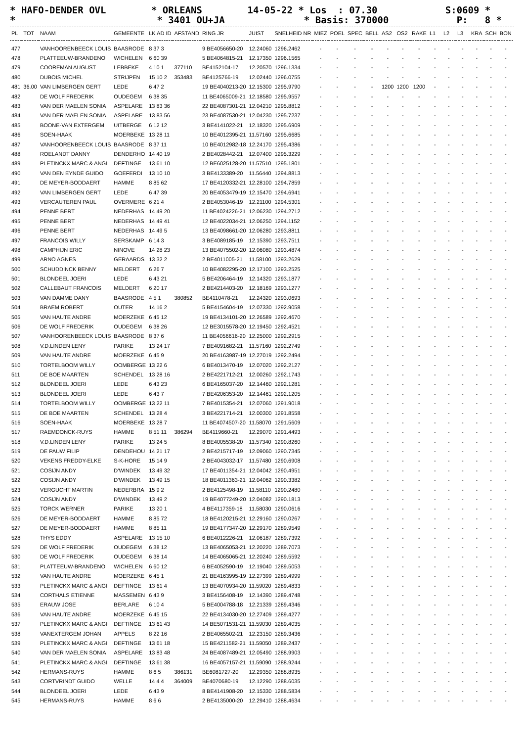* HAFO-DENDER OVL * ORLEANS 14-05-22 * Los : 07.30 S:0609 * * * 3401 OU+JA * Basis: 370000 P: 8 *
| PL | TOT | NAAM | GEMEENTE | LK AD ID | AFSTAND | RING JR | JUIST | SNELHEID NR | MIEZ | POEL | SPEC | BELL | AS2 | OS2 | RAKE | L1 | L2 | L3 | KRA | SCH | BON |
| --- | --- | --- | --- | --- | --- | --- | --- | --- | --- | --- | --- | --- | --- | --- | --- | --- | --- | --- | --- | --- | --- |
| 477 | | VANHOORENBEECK LOUIS | BAASRODE | 8 37 3 | | 9 BE4056650-20 | 12.24060 | 1296.2462 | - | - | - | - | - | - | - | - | - | - | - | - | - |
| 478 | | PLATTEEUW-BRANDENO | WICHELEN | 6 60 39 | | 5 BE4064815-21 | 12.17350 | 1296.1565 | - | - | - | - | - | - | - | - | - | - | - | - | - |
| 479 | | COOREMAN AUGUST | LEBBEKE | 4 10 1 | 377110 | BE4152104-17 | 12.20570 | 1296.1334 | - | - | - | - | - | - | - | - | - | - | - | - | - |
| 480 | | DUBOIS MICHEL | STRIJPEN | 15 10 2 | 353483 | BE4125766-19 | 12.02440 | 1296.0755 | - | - | - | - | - | - | - | - | - | - | - | - | - |
| 481 | 36.00 | VAN LIMBERGEN GERT | LEDE | 6 47 2 | | 19 BE4040213-20 | 12.15300 | 1295.9790 | - | - | - | - | 1200 | 1200 | 1200 | - | - | - | - | - | - |
| 482 | | DE WOLF FREDERIK | OUDEGEM | 6 38 35 | | 11 BE4065009-21 | 12.18580 | 1295.9557 | - | - | - | - | - | - | - | - | - | - | - | - | - |
| 483 | | VAN DER MAELEN SONIA | ASPELARE | 13 83 36 | | 22 BE4087301-21 | 12.04210 | 1295.8812 | - | - | - | - | - | - | - | - | - | - | - | - | - |
| 484 | | VAN DER MAELEN SONIA | ASPELARE | 13 83 56 | | 23 BE4087530-21 | 12.04230 | 1295.7237 | - | - | - | - | - | - | - | - | - | - | - | - | - |
| 485 | | BOONE-VAN EXTERGEM | UITBERGE | 6 12 12 | | 3 BE4141022-21 | 12.18320 | 1295.6909 | - | - | - | - | - | - | - | - | - | - | - | - | - |
| 486 | | SOEN-HAAK | MOERBEKE | 13 28 11 | | 10 BE4012395-21 | 11.57160 | 1295.6685 | - | - | - | - | - | - | - | - | - | - | - | - | - |
| 487 | | VANHOORENBEECK LOUIS | BAASRODE | 8 37 11 | | 10 BE4012982-18 | 12.24170 | 1295.4386 | - | - | - | - | - | - | - | - | - | - | - | - | - |
| 488 | | ROELANDT DANNY | DENDERHO | 14 40 19 | | 2 BE4028442-21 | 12.07400 | 1295.3229 | - | - | - | - | - | - | - | - | - | - | - | - | - |
| 489 | | PLETINCKX MARC & ANGI | DEFTINGE | 13 61 10 | | 12 BE6025128-20 | 11.57510 | 1295.1801 | - | - | - | - | - | - | - | - | - | - | - | - | - |
| 490 | | VAN DEN EYNDE GUIDO | GOEFERDI | 13 10 10 | | 3 BE4133389-20 | 11.56440 | 1294.8813 | - | - | - | - | - | - | - | - | - | - | - | - | - |
| 491 | | DE MEYER-BODDAERT | HAMME | 8 85 62 | | 17 BE4120332-21 | 12.28100 | 1294.7859 | - | - | - | - | - | - | - | - | - | - | - | - | - |
| 492 | | VAN LIMBERGEN GERT | LEDE | 6 47 39 | | 20 BE4053479-19 | 12.15470 | 1294.6941 | - | - | - | - | - | - | - | - | - | - | - | - | - |
| 493 | | VERCAUTEREN PAUL | OVERMERE | 6 21 4 | | 2 BE4053046-19 | 12.21100 | 1294.5301 | - | - | - | - | - | - | - | - | - | - | - | - | - |
| 494 | | PENNE BERT | NEDERHAS | 14 49 20 | | 11 BE4024226-21 | 12.06230 | 1294.2712 | - | - | - | - | - | - | - | - | - | - | - | - | - |
| 495 | | PENNE BERT | NEDERHAS | 14 49 41 | | 12 BE4022034-21 | 12.06250 | 1294.1152 | - | - | - | - | - | - | - | - | - | - | - | - | - |
| 496 | | PENNE BERT | NEDERHAS | 14 49 5 | | 13 BE4098661-20 | 12.06280 | 1293.8811 | - | - | - | - | - | - | - | - | - | - | - | - | - |
| 497 | | FRANCOIS WILLY | SERSKAMP | 6 14 3 | | 3 BE4089185-19 | 12.15390 | 1293.7511 | - | - | - | - | - | - | - | - | - | - | - | - | - |
| 498 | | CAMPHIJN ERIC | NINOVE | 14 28 23 | | 13 BE4075502-20 | 12.06080 | 1293.4874 | - | - | - | - | - | - | - | - | - | - | - | - | - |
| 499 | | ARNO AGNES | GERAARDS | 13 32 2 | | 2 BE4011005-21 | 11.58100 | 1293.2629 | - | - | - | - | - | - | - | - | - | - | - | - | - |
| 500 | | SCHUDDINCK BENNY | MELDERT | 6 26 7 | | 10 BE4082295-20 | 12.17100 | 1293.2525 | - | - | - | - | - | - | - | - | - | - | - | - | - |
| 501 | | BLONDEEL JOERI | LEDE | 6 43 21 | | 5 BE4206464-19 | 12.14320 | 1293.1877 | - | - | - | - | - | - | - | - | - | - | - | - | - |
| 502 | | CALLEBAUT FRANCOIS | MELDERT | 6 20 17 | | 2 BE4214403-20 | 12.18169 | 1293.1277 | - | - | - | - | - | - | - | - | - | - | - | - | - |
| 503 | | VAN DAMME DANY | BAASRODE | 4 5 1 | 380852 | BE4110478-21 | 12.24320 | 1293.0693 | - | - | - | - | - | - | - | - | - | - | - | - | - |
| 504 | | BRAEM ROBERT | OUTER | 14 16 2 | | 5 BE4154604-19 | 12.07330 | 1292.9058 | - | - | - | - | - | - | - | - | - | - | - | - | - |
| 505 | | VAN HAUTE ANDRE | MOERZEKE | 6 45 12 | | 19 BE4134101-20 | 12.26589 | 1292.4670 | - | - | - | - | - | - | - | - | - | - | - | - | - |
| 506 | | DE WOLF FREDERIK | OUDEGEM | 6 38 26 | | 12 BE3015578-20 | 12.19450 | 1292.4521 | - | - | - | - | - | - | - | - | - | - | - | - | - |
| 507 | | VANHOORENBEECK LOUIS | BAASRODE | 8 37 6 | | 11 BE4056616-20 | 12.25000 | 1292.2915 | - | - | - | - | - | - | - | - | - | - | - | - | - |
| 508 | | V.D.LINDEN LENY | PARIKE | 13 24 17 | | 7 BE4091682-21 | 11.57160 | 1292.2749 | - | - | - | - | - | - | - | - | - | - | - | - | - |
| 509 | | VAN HAUTE ANDRE | MOERZEKE | 6 45 9 | | 20 BE4163987-19 | 12.27019 | 1292.2494 | - | - | - | - | - | - | - | - | - | - | - | - | - |
| 510 | | TORTELBOOM WILLY | OOMBERGE | 13 22 6 | | 6 BE4013470-19 | 12.07020 | 1292.2127 | - | - | - | - | - | - | - | - | - | - | - | - | - |
| 511 | | DE BOE MAARTEN | SCHENDEL | 13 28 16 | | 2 BE4221712-21 | 12.00260 | 1292.1743 | - | - | - | - | - | - | - | - | - | - | - | - | - |
| 512 | | BLONDEEL JOERI | LEDE | 6 43 23 | | 6 BE4165037-20 | 12.14460 | 1292.1281 | - | - | - | - | - | - | - | - | - | - | - | - | - |
| 513 | | BLONDEEL JOERI | LEDE | 6 43 7 | | 7 BE4206353-20 | 12.14461 | 1292.1205 | - | - | - | - | - | - | - | - | - | - | - | - | - |
| 514 | | TORTELBOOM WILLY | OOMBERGE | 13 22 11 | | 7 BE4015354-21 | 12.07060 | 1291.9018 | - | - | - | - | - | - | - | - | - | - | - | - | - |
| 515 | | DE BOE MAARTEN | SCHENDEL | 13 28 4 | | 3 BE4221714-21 | 12.00300 | 1291.8558 | - | - | - | - | - | - | - | - | - | - | - | - | - |
| 516 | | SOEN-HAAK | MOERBEKE | 13 28 7 | | 11 BE4074507-20 | 11.58070 | 1291.5609 | - | - | - | - | - | - | - | - | - | - | - | - | - |
| 517 | | RAEMDONCK-RUYS | HAMME | 8 51 11 | 386294 | BE4119660-21 | 12.29070 | 1291.4493 | - | - | - | - | - | - | - | - | - | - | - | - | - |
| 518 | | V.D.LINDEN LENY | PARIKE | 13 24 5 | | 8 BE4005538-20 | 11.57340 | 1290.8260 | - | - | - | - | - | - | - | - | - | - | - | - | - |
| 519 | | DE PAUW FILIP | DENDEHOU | 14 21 17 | | 2 BE4215717-19 | 12.09060 | 1290.7345 | - | - | - | - | - | - | - | - | - | - | - | - | - |
| 520 | | VEKENS FREDDY-ELKE | S-K-HORE | 15 14 9 | | 2 BE4043032-17 | 11.57480 | 1290.6908 | - | - | - | - | - | - | - | - | - | - | - | - | - |
| 521 | | COSIJN ANDY | D'WINDEK | 13 49 32 | | 17 BE4011354-21 | 12.04042 | 1290.4951 | - | - | - | - | - | - | - | - | - | - | - | - | - |
| 522 | | COSIJN ANDY | D'WINDEK | 13 49 15 | | 18 BE4011363-21 | 12.04062 | 1290.3382 | - | - | - | - | - | - | - | - | - | - | - | - | - |
| 523 | | VERGUCHT MARTIN | NEDERBRA | 15 9 2 | | 2 BE4125498-19 | 11.58110 | 1290.2480 | - | - | - | - | - | - | - | - | - | - | - | - | - |
| 524 | | COSIJN ANDY | D'WINDEK | 13 49 2 | | 19 BE4077249-20 | 12.04082 | 1290.1813 | - | - | - | - | - | - | - | - | - | - | - | - | - |
| 525 | | TORCK WERNER | PARIKE | 13 20 1 | | 4 BE4117359-18 | 11.58030 | 1290.0616 | - | - | - | - | - | - | - | - | - | - | - | - | - |
| 526 | | DE MEYER-BODDAERT | HAMME | 8 85 72 | | 18 BE4120215-21 | 12.29160 | 1290.0267 | - | - | - | - | - | - | - | - | - | - | - | - | - |
| 527 | | DE MEYER-BODDAERT | HAMME | 8 85 11 | | 19 BE4177347-20 | 12.29170 | 1289.9549 | - | - | - | - | - | - | - | - | - | - | - | - | - |
| 528 | | THYS EDDY | ASPELARE | 13 15 10 | | 6 BE4012226-21 | 12.06187 | 1289.7392 | - | - | - | - | - | - | - | - | - | - | - | - | - |
| 529 | | DE WOLF FREDERIK | OUDEGEM | 6 38 12 | | 13 BE4065053-21 | 12.20220 | 1289.7073 | - | - | - | - | - | - | - | - | - | - | - | - | - |
| 530 | | DE WOLF FREDERIK | OUDEGEM | 6 38 14 | | 14 BE4065065-21 | 12.20240 | 1289.5592 | - | - | - | - | - | - | - | - | - | - | - | - | - |
| 531 | | PLATTEEUW-BRANDENO | WICHELEN | 6 60 12 | | 6 BE4052590-19 | 12.19040 | 1289.5053 | - | - | - | - | - | - | - | - | - | - | - | - | - |
| 532 | | VAN HAUTE ANDRE | MOERZEKE | 6 45 1 | | 21 BE4163995-19 | 12.27399 | 1289.4999 | - | - | - | - | - | - | - | - | - | - | - | - | - |
| 533 | | PLETINCKX MARC & ANGI | DEFTINGE | 13 61 4 | | 13 BE4070934-20 | 11.59020 | 1289.4833 | - | - | - | - | - | - | - | - | - | - | - | - | - |
| 534 | | CORTHALS ETIENNE | MASSEMEN | 6 43 9 | | 3 BE4156408-19 | 12.14390 | 1289.4748 | - | - | - | - | - | - | - | - | - | - | - | - | - |
| 535 | | ERAUW JOSE | BERLARE | 6 10 4 | | 5 BE4004788-18 | 12.21339 | 1289.4346 | - | - | - | - | - | - | - | - | - | - | - | - | - |
| 536 | | VAN HAUTE ANDRE | MOERZEKE | 6 45 15 | | 22 BE4134030-20 | 12.27409 | 1289.4277 | - | - | - | - | - | - | - | - | - | - | - | - | - |
| 537 | | PLETINCKX MARC & ANGI | DEFTINGE | 13 61 43 | | 14 BE5071531-21 | 11.59030 | 1289.4035 | - | - | - | - | - | - | - | - | - | - | - | - | - |
| 538 | | VANEXTERGEM JOHAN | APPELS | 8 22 16 | | 2 BE4065502-21 | 12.23150 | 1289.3436 | - | - | - | - | - | - | - | - | - | - | - | - | - |
| 539 | | PLETINCKX MARC & ANGI | DEFTINGE | 13 61 18 | | 15 BE4211582-21 | 11.59050 | 1289.2437 | - | - | - | - | - | - | - | - | - | - | - | - | - |
| 540 | | VAN DER MAELEN SONIA | ASPELARE | 13 83 48 | | 24 BE4087489-21 | 12.05490 | 1288.9903 | - | - | - | - | - | - | - | - | - | - | - | - | - |
| 541 | | PLETINCKX MARC & ANGI | DEFTINGE | 13 61 38 | | 16 BE4057157-21 | 11.59090 | 1288.9244 | - | - | - | - | - | - | - | - | - | - | - | - | - |
| 542 | | HERMANS-RUYS | HAMME | 8 6 5 | 386131 | BE6081727-20 | 12.29350 | 1288.8935 | - | - | - | - | - | - | - | - | - | - | - | - | - |
| 543 | | CORTVRINDT GUIDO | WELLE | 14 4 4 | 364009 | BE4070680-19 | 12.12290 | 1288.6035 | - | - | - | - | - | - | - | - | - | - | - | - | - |
| 544 | | BLONDEEL JOERI | LEDE | 6 43 9 | | 8 BE4141908-20 | 12.15330 | 1288.5834 | - | - | - | - | - | - | - | - | - | - | - | - | - |
| 545 | | HERMANS-RUYS | HAMME | 8 6 6 | | 2 BE4135000-20 | 12.29410 | 1288.4634 | - | - | - | - | - | - | - | - | - | - | - | - | - |